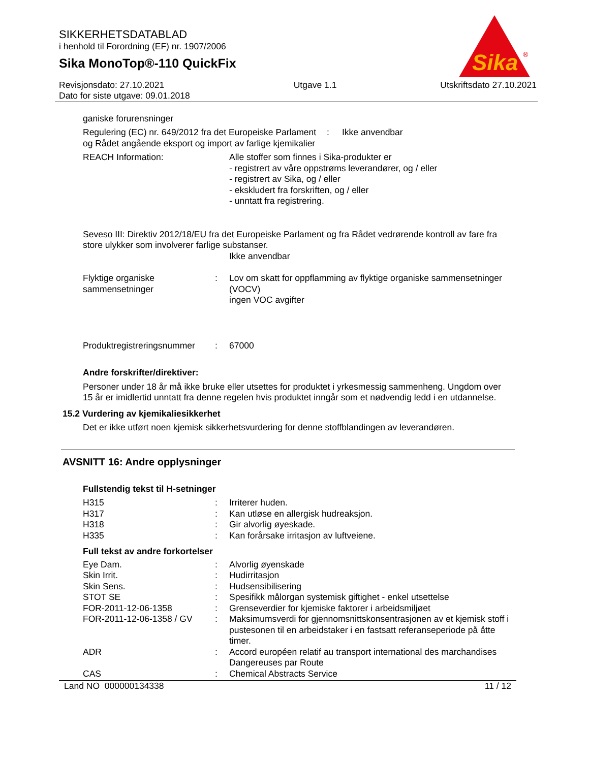SIKKERHETSDATABLAD
i henhold til Forordning (EF) nr. 1907/2006
Sika MonoTop®-110 QuickFix
Sika
®
Revisjonsdato: 27.10.2021
Dato for siste utgave: 09.01.2018
Utgave 1.1 Utskriftsdato 27.10.2021
ganiske forurensninger
| Regulering (EC) nr. 649/2012 fra det Europeiske Parlament og Rådet angående eksport og import av farlige kjemikalier | : | Ikke anvendbar |
| REACH Information: | Alle stoffer som finnes i Sika-produkter er - registrert av våre oppstrøms leverandører, og / eller - registrert av Sika, og / eller - ekskludert fra forskriften, og / eller - unntatt fra registrering. |
Seveso III: Direktiv 2012/18/EU fra det Europeiske Parlament og fra Rådet vedrørende kontroll av fare fra store ulykker som involverer farlige substanser.
Ikke anvendbar
| Flyktige organiske sammensetninger | : | Lov om skatt for oppflamming av flyktige organiske sammensetninger (VOCV) ingen VOC avgifter |
| Produktregistreringsnummer | : | 67000 |
Andre forskrifter/direktiver:
Personer under 18 år må ikke bruke eller utsettes for produktet i yrkesmessig sammenheng. Ungdom over 15 år er imidlertid unntatt fra denne regelen hvis produktet inngår som et nødvendig ledd i en utdannelse.
15.2 Vurdering av kjemikaliesikkerhet
Det er ikke utført noen kjemisk sikkerhetsvurdering for denne stoffblandingen av leverandøren.
AVSNITT 16: Andre opplysninger
Fullstendig tekst til H-setninger
| H315 | : | Irriterer huden. |
| H317 | : | Kan utløse en allergisk hudreaksjon. |
| H318 | : | Gir alvorlig øyeskade. |
| H335 | : | Kan forårsake irritasjon av luftveiene. |
Full tekst av andre forkortelser
| Eye Dam. | : | Alvorlig øyenskade |
| Skin Irrit. | : | Hudirritasjon |
| Skin Sens. | : | Hudsensibilisering |
| STOT SE | : | Spesifikk målorgan systemisk giftighet - enkel utsettelse |
| FOR-2011-12-06-1358 | : | Grenseverdier for kjemiske faktorer i arbeidsmiljøet |
| FOR-2011-12-06-1358 / GV | : | Maksimumsverdi for gjennomsnittskonsentrasjonen av et kjemisk stoff i pustesonen til en arbeidstaker i en fastsatt referanseperiode på åtte timer. |
| ADR | : | Accord européen relatif au transport international des marchandises Dangereuses par Route |
| CAS | : | Chemical Abstracts Service |
Land NO 000000134338 11 / 12